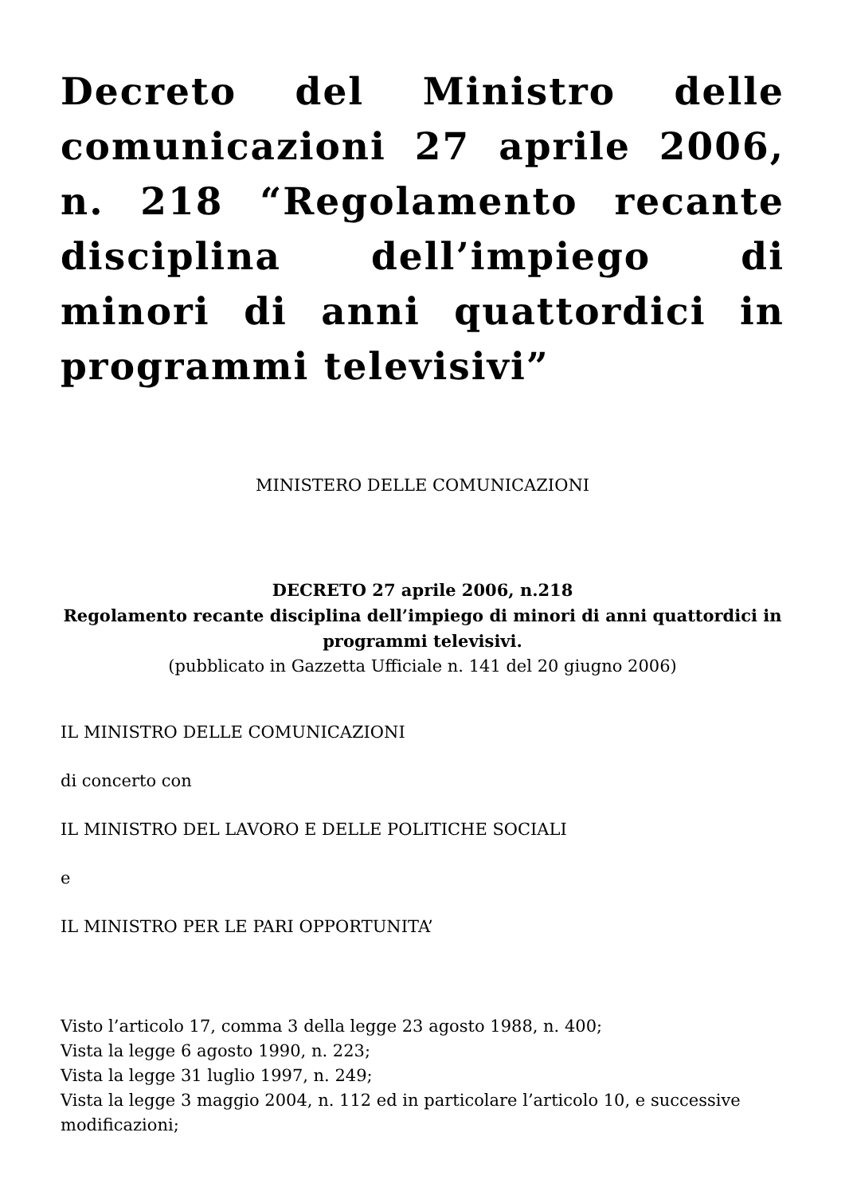Decreto del Ministro delle comunicazioni 27 aprile 2006, n. 218 “Regolamento recante disciplina dell’impiego di minori di anni quattordici in programmi televisivi”
MINISTERO DELLE COMUNICAZIONI
DECRETO 27 aprile 2006, n.218
Regolamento recante disciplina dell’impiego di minori di anni quattordici in programmi televisivi.
(pubblicato in Gazzetta Ufficiale n. 141 del 20 giugno 2006)
IL MINISTRO DELLE COMUNICAZIONI
di concerto con
IL MINISTRO DEL LAVORO E DELLE POLITICHE SOCIALI
e
IL MINISTRO PER LE PARI OPPORTUNITA’
Visto l’articolo 17, comma 3 della legge 23 agosto 1988, n. 400;
Vista la legge 6 agosto 1990, n. 223;
Vista la legge 31 luglio 1997, n. 249;
Vista la legge 3 maggio 2004, n. 112 ed in particolare l’articolo 10, e successive modificazioni;